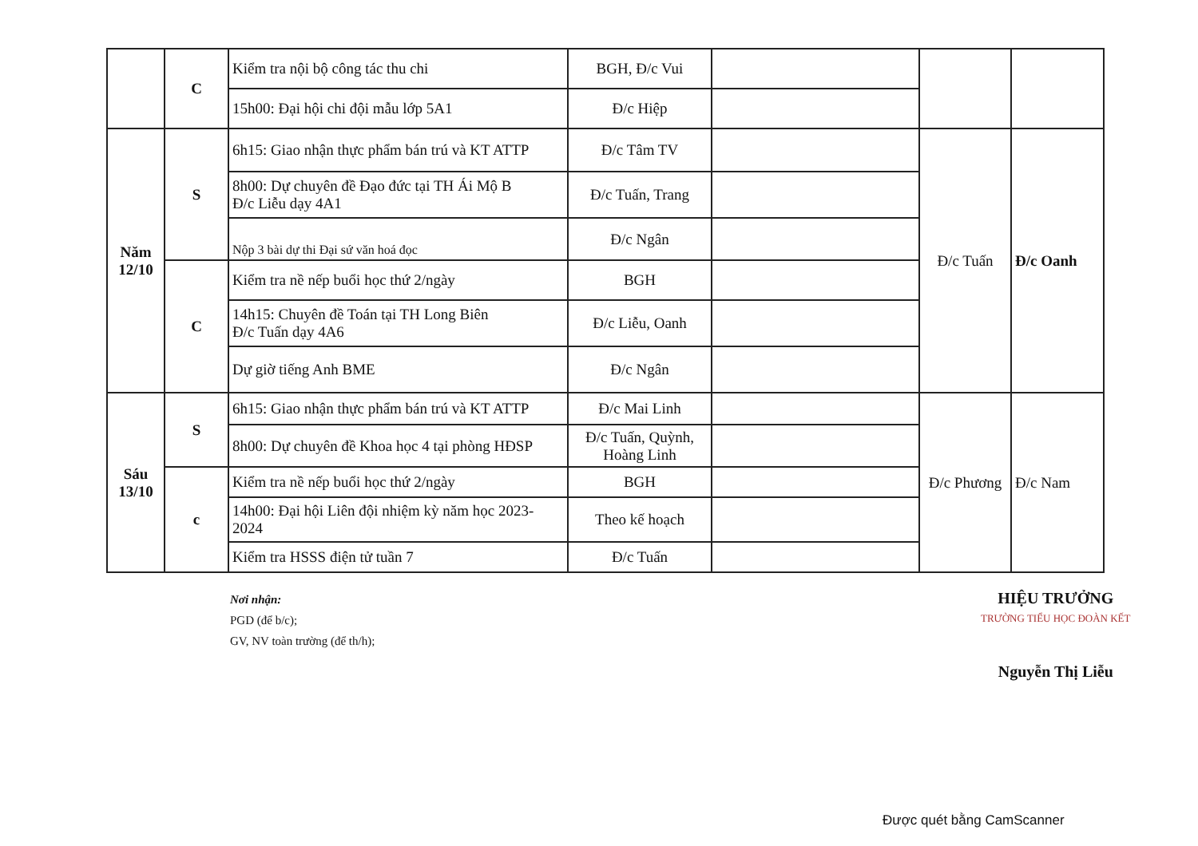| | C | Kiểm tra nội bộ công tác thu chi | BGH, Đ/c Vui | | | |
| | | 15h00: Đại hội chi đội mẫu lớp 5A1 | Đ/c Hiệp | | | |
| Năm 12/10 | S | 6h15: Giao nhận thực phẩm bán trú và KT ATTP | Đ/c Tâm TV | | Đ/c Tuấn | Đ/c Oanh |
| | | 8h00: Dự chuyên đề Đạo đức tại TH Ái Mộ B Đ/c Liễu dạy 4A1 | Đ/c Tuấn, Trang | | | |
| | | Nộp 3 bài dự thi Đại sứ văn hoá đọc | Đ/c Ngân | | | |
| | C | Kiểm tra nề nếp buổi học thứ 2/ngày | BGH | | | |
| | | 14h15: Chuyên đề Toán tại TH Long Biên Đ/c Tuấn dạy 4A6 | Đ/c Liễu, Oanh | | | |
| | | Dự giờ tiếng Anh BME | Đ/c Ngân | | | |
| Sáu 13/10 | S | 6h15: Giao nhận thực phẩm bán trú và KT ATTP | Đ/c Mai Linh | | Đ/c Phương | Đ/c Nam |
| | | 8h00: Dự chuyên đề Khoa học 4 tại phòng HĐSP | Đ/c Tuấn, Quỳnh, Hoàng Linh | | | |
| | c | Kiểm tra nề nếp buổi học thứ 2/ngày | BGH | | | |
| | | 14h00: Đại hội Liên đội nhiệm kỳ năm học 2023-2024 | Theo kế hoạch | | | |
| | | Kiểm tra HSSS điện tử tuần 7 | Đ/c Tuấn | | | |
Nơi nhận:
PGD (để b/c);
GV, NV toàn trường (để th/h);
HIỆU TRƯỞNG
TRƯỜNG TIỂU HỌC ĐOÀN KẾT
Nguyễn Thị Liễu
Được quét bằng CamScanner